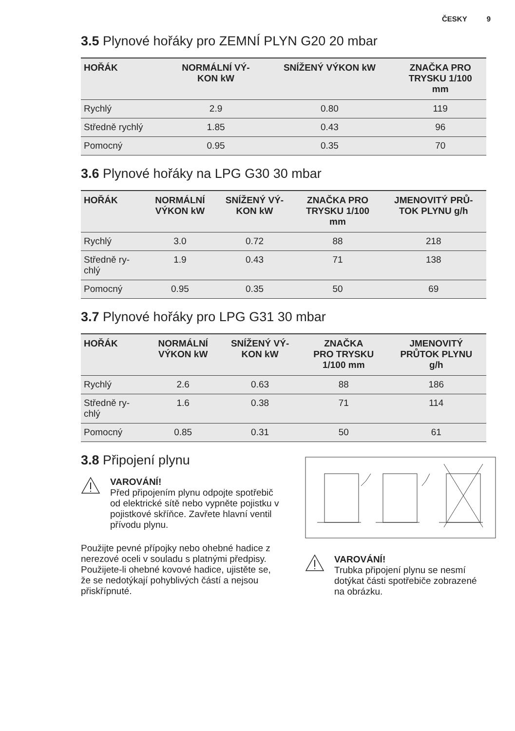ČESKY 9
3.5 Plynové hořáky pro ZEMNÍ PLYN G20 20 mbar
| HOŘÁK | NORMÁLNÍ VÝ- KON kW | SNÍŽENÝ VÝKON kW | ZNAČKA PRO TRYSKU 1/100 mm |
| --- | --- | --- | --- |
| Rychlý | 2.9 | 0.80 | 119 |
| Středně rychlý | 1.85 | 0.43 | 96 |
| Pomocný | 0.95 | 0.35 | 70 |
3.6 Plynové hořáky na LPG G30 30 mbar
| HOŘÁK | NORMÁLNÍ VÝKON kW | SNÍŽENÝ VÝ- KON kW | ZNAČKA PRO TRYSKU 1/100 mm | JMENOVITÝ PRŮ- TOK PLYNU g/h |
| --- | --- | --- | --- | --- |
| Rychlý | 3.0 | 0.72 | 88 | 218 |
| Středně ry- chlý | 1.9 | 0.43 | 71 | 138 |
| Pomocný | 0.95 | 0.35 | 50 | 69 |
3.7 Plynové hořáky pro LPG G31 30 mbar
| HOŘÁK | NORMÁLNÍ VÝKON kW | SNÍŽENÝ VÝ- KON kW | ZNAČKA PRO TRYSKU 1/100 mm | JMENOVITÝ PRŮTOK PLYNU g/h |
| --- | --- | --- | --- | --- |
| Rychlý | 2.6 | 0.63 | 88 | 186 |
| Středně ry- chlý | 1.6 | 0.38 | 71 | 114 |
| Pomocný | 0.85 | 0.31 | 50 | 61 |
3.8 Připojení plynu
VAROVÁNÍ!
Před připojením plynu odpojte spotřebič od elektrické sítě nebo vypněte pojistku v pojistkové skříňce. Zavřete hlavní ventil přívodu plynu.
Použijte pevné přípojky nebo ohebné hadice z nerezové oceli v souladu s platnými předpisy. Použijete-li ohebné kovové hadice, ujistěte se, že se nedotýkají pohyblivých částí a nejsou přiskřípnuté.
VAROVÁNÍ!
Trubka připojení plynu se nesmí dotýkat části spotřebiče zobrazené na obrázku.